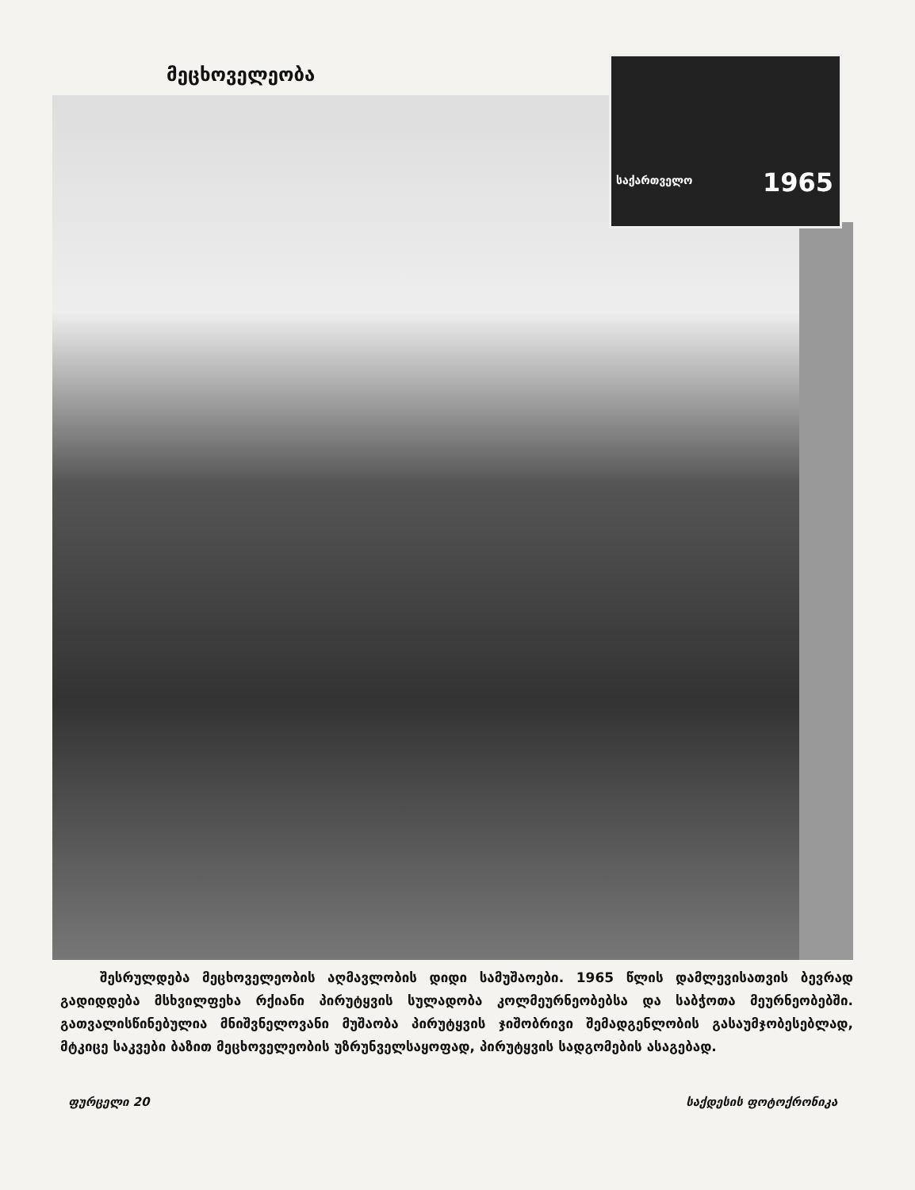მეცხოველეობა
საქართველო 1965
შესრულდება მეცხოველეობის აღმავლობის დიდი სამუშაოები. 1965 წლის დამლევისათვის ბევრად გადიდდება მსხვილფეხა რქიანი პირუტყვის სულადობა კოლმეურნეობებსა და საბჭოთა მეურნეობებში. გათვალისწინებულია მნიშვნელოვანი მუშაობა პირუტყვის ჯიშობრივი შემადგენლობის გასაუმჯობესებლად, მტკიცე საკვები ბაზით მეცხოველეობის უზრუნველსაყოფად, პირუტყვის სადგომების ასაგებად.
ფურცელი 20 საქდესის ფოტოქრონიკა